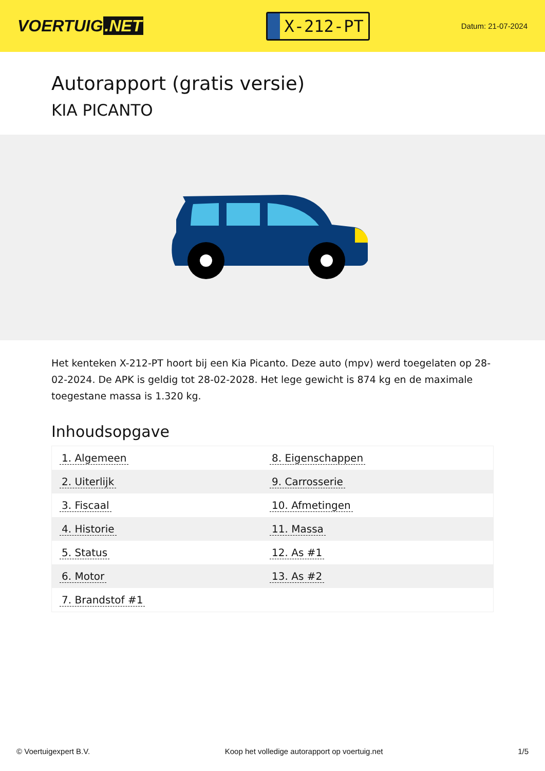VOERTUIG.NET
X-212-PT
Datum: 21-07-2024
Autorapport (gratis versie)
KIA PICANTO
Het kenteken X-212-PT hoort bij een Kia Picanto. Deze auto (mpv) werd toegelaten op 28-02-2024. De APK is geldig tot 28-02-2028. Het lege gewicht is 874 kg en de maximale toegestane massa is 1.320 kg.
Inhoudsopgave
| 1. Algemeen | 8. Eigenschappen |
| 2. Uiterlijk | 9. Carrosserie |
| 3. Fiscaal | 10. Afmetingen |
| 4. Historie | 11. Massa |
| 5. Status | 12. As #1 |
| 6. Motor | 13. As #2 |
| 7. Brandstof #1 | |
© Voertuigexpert B.V. Koop het volledige autorapport op voertuig.net 1/5